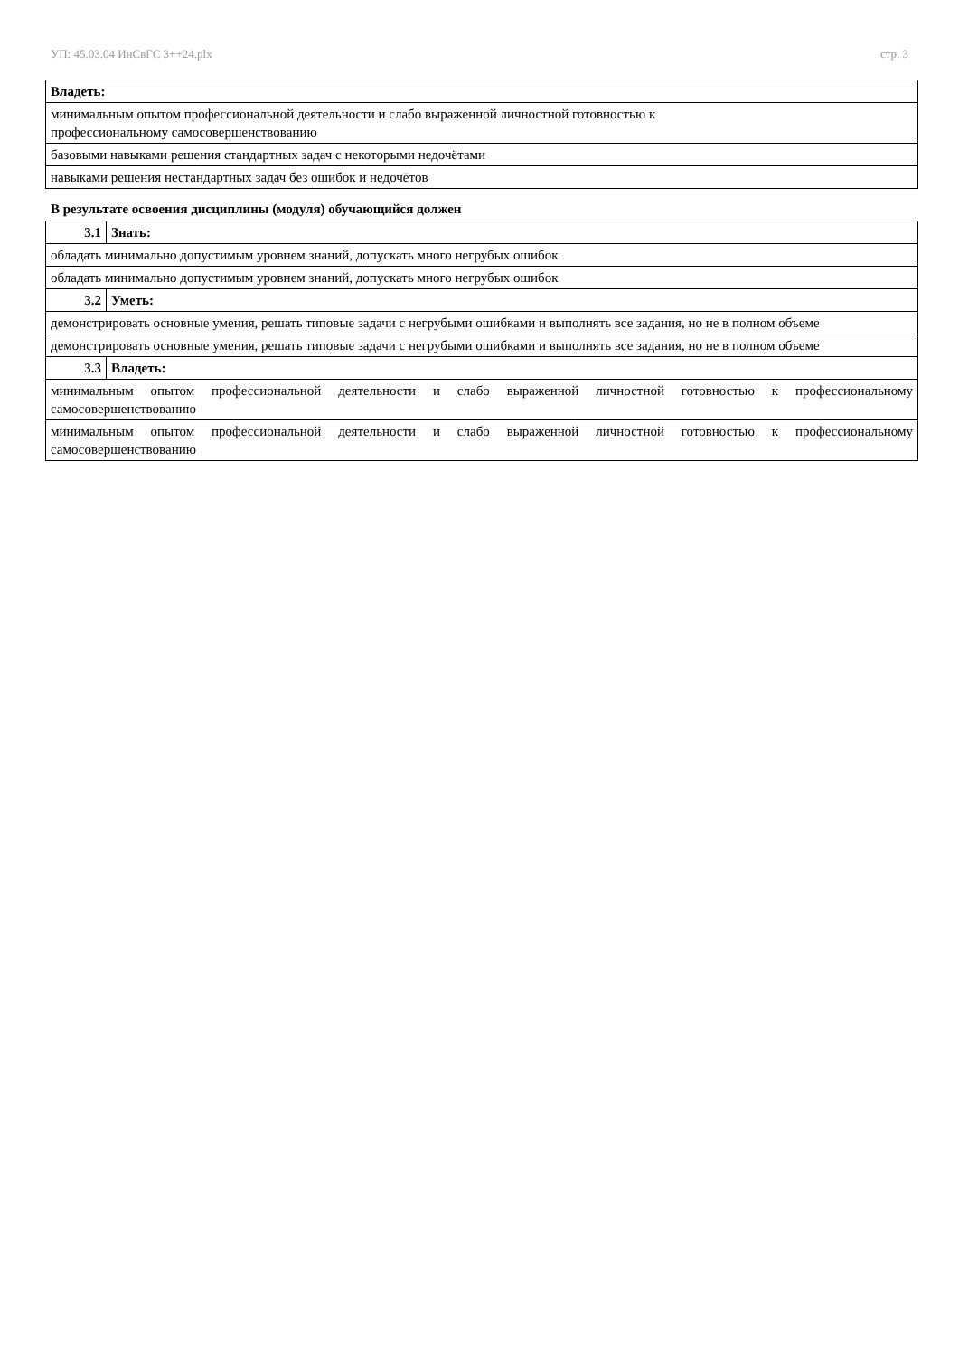УП: 45.03.04 ИнСвГС 3++24.plx стр. 3
| Владеть: |
| минимальным опытом профессиональной деятельности и слабо выраженной личностной готовностью к профессиональному самосовершенствованию |
| базовыми навыками решения стандартных задач с некоторыми недочётами |
| навыками решения нестандартных задач без ошибок и недочётов |
В результате освоения дисциплины (модуля) обучающийся должен
| 3.1 | Знать: |
| обладать минимально допустимым уровнем знаний, допускать много негрубых ошибок | |
| обладать минимально допустимым уровнем знаний, допускать много негрубых ошибок | |
| 3.2 | Уметь: |
| демонстрировать основные умения, решать типовые задачи с негрубыми ошибками и выполнять все задания, но не в полном объеме | |
| демонстрировать основные умения, решать типовые задачи с негрубыми ошибками и выполнять все задания, но не в полном объеме | |
| 3.3 | Владеть: |
| минимальным опытом профессиональной деятельности и слабо выраженной личностной готовностью к профессиональному самосовершенствованию | |
| минимальным опытом профессиональной деятельности и слабо выраженной личностной готовностью к профессиональному самосовершенствованию | |